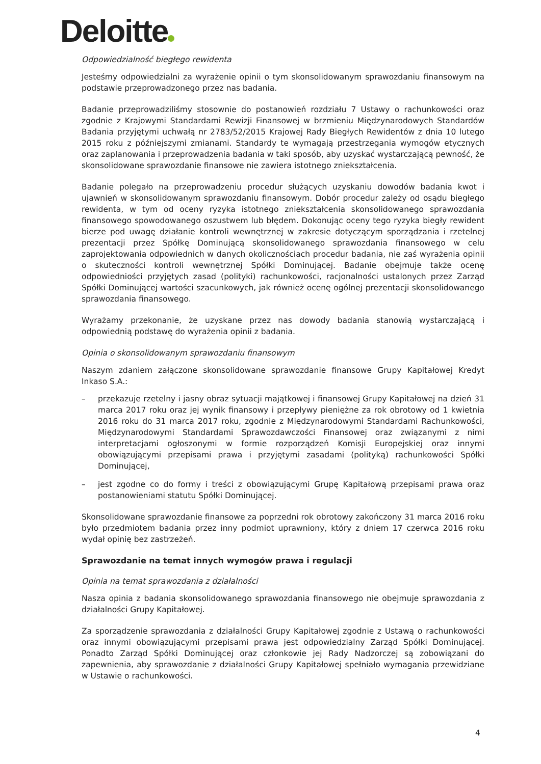Deloitte
Odpowiedzialność biegłego rewidenta
Jesteśmy odpowiedzialni za wyrażenie opinii o tym skonsolidowanym sprawozdaniu finansowym na podstawie przeprowadzonego przez nas badania.
Badanie przeprowadziliśmy stosownie do postanowień rozdziału 7 Ustawy o rachunkowości oraz zgodnie z Krajowymi Standardami Rewizji Finansowej w brzmieniu Międzynarodowych Standardów Badania przyjętymi uchwałą nr 2783/52/2015 Krajowej Rady Biegłych Rewidentów z dnia 10 lutego 2015 roku z późniejszymi zmianami. Standardy te wymagają przestrzegania wymogów etycznych oraz zaplanowania i przeprowadzenia badania w taki sposób, aby uzyskać wystarczającą pewność, że skonsolidowane sprawozdanie finansowe nie zawiera istotnego zniekształcenia.
Badanie polegało na przeprowadzeniu procedur służących uzyskaniu dowodów badania kwot i ujawnień w skonsolidowanym sprawozdaniu finansowym. Dobór procedur zależy od osądu biegłego rewidenta, w tym od oceny ryzyka istotnego zniekształcenia skonsolidowanego sprawozdania finansowego spowodowanego oszustwem lub błędem. Dokonując oceny tego ryzyka biegły rewident bierze pod uwagę działanie kontroli wewnętrznej w zakresie dotyczącym sporządzania i rzetelnej prezentacji przez Spółkę Dominującą skonsolidowanego sprawozdania finansowego w celu zaprojektowania odpowiednich w danych okolicznościach procedur badania, nie zaś wyrażenia opinii o skuteczności kontroli wewnętrznej Spółki Dominującej. Badanie obejmuje także ocenę odpowiedniości przyjętych zasad (polityki) rachunkowości, racjonalności ustalonych przez Zarząd Spółki Dominującej wartości szacunkowych, jak również ocenę ogólnej prezentacji skonsolidowanego sprawozdania finansowego.
Wyrażamy przekonanie, że uzyskane przez nas dowody badania stanowią wystarczającą i odpowiednią podstawę do wyrażenia opinii z badania.
Opinia o skonsolidowanym sprawozdaniu finansowym
Naszym zdaniem załączone skonsolidowane sprawozdanie finansowe Grupy Kapitałowej Kredyt Inkaso S.A.:
– przekazuje rzetelny i jasny obraz sytuacji majątkowej i finansowej Grupy Kapitałowej na dzień 31 marca 2017 roku oraz jej wynik finansowy i przepływy pieniężne za rok obrotowy od 1 kwietnia 2016 roku do 31 marca 2017 roku, zgodnie z Międzynarodowymi Standardami Rachunkowości, Międzynarodowymi Standardami Sprawozdawczości Finansowej oraz związanymi z nimi interpretacjami ogłoszonymi w formie rozporządzeń Komisji Europejskiej oraz innymi obowiązującymi przepisami prawa i przyjętymi zasadami (polityką) rachunkowości Spółki Dominującej,
– jest zgodne co do formy i treści z obowiązującymi Grupę Kapitałową przepisami prawa oraz postanowieniami statutu Spółki Dominującej.
Skonsolidowane sprawozdanie finansowe za poprzedni rok obrotowy zakończony 31 marca 2016 roku było przedmiotem badania przez inny podmiot uprawniony, który z dniem 17 czerwca 2016 roku wydał opinię bez zastrzeżeń.
Sprawozdanie na temat innych wymogów prawa i regulacji
Opinia na temat sprawozdania z działalności
Nasza opinia z badania skonsolidowanego sprawozdania finansowego nie obejmuje sprawozdania z działalności Grupy Kapitałowej.
Za sporządzenie sprawozdania z działalności Grupy Kapitałowej zgodnie z Ustawą o rachunkowości oraz innymi obowiązującymi przepisami prawa jest odpowiedzialny Zarząd Spółki Dominującej. Ponadto Zarząd Spółki Dominującej oraz członkowie jej Rady Nadzorczej są zobowiązani do zapewnienia, aby sprawozdanie z działalności Grupy Kapitałowej spełniało wymagania przewidziane w Ustawie o rachunkowości.
4